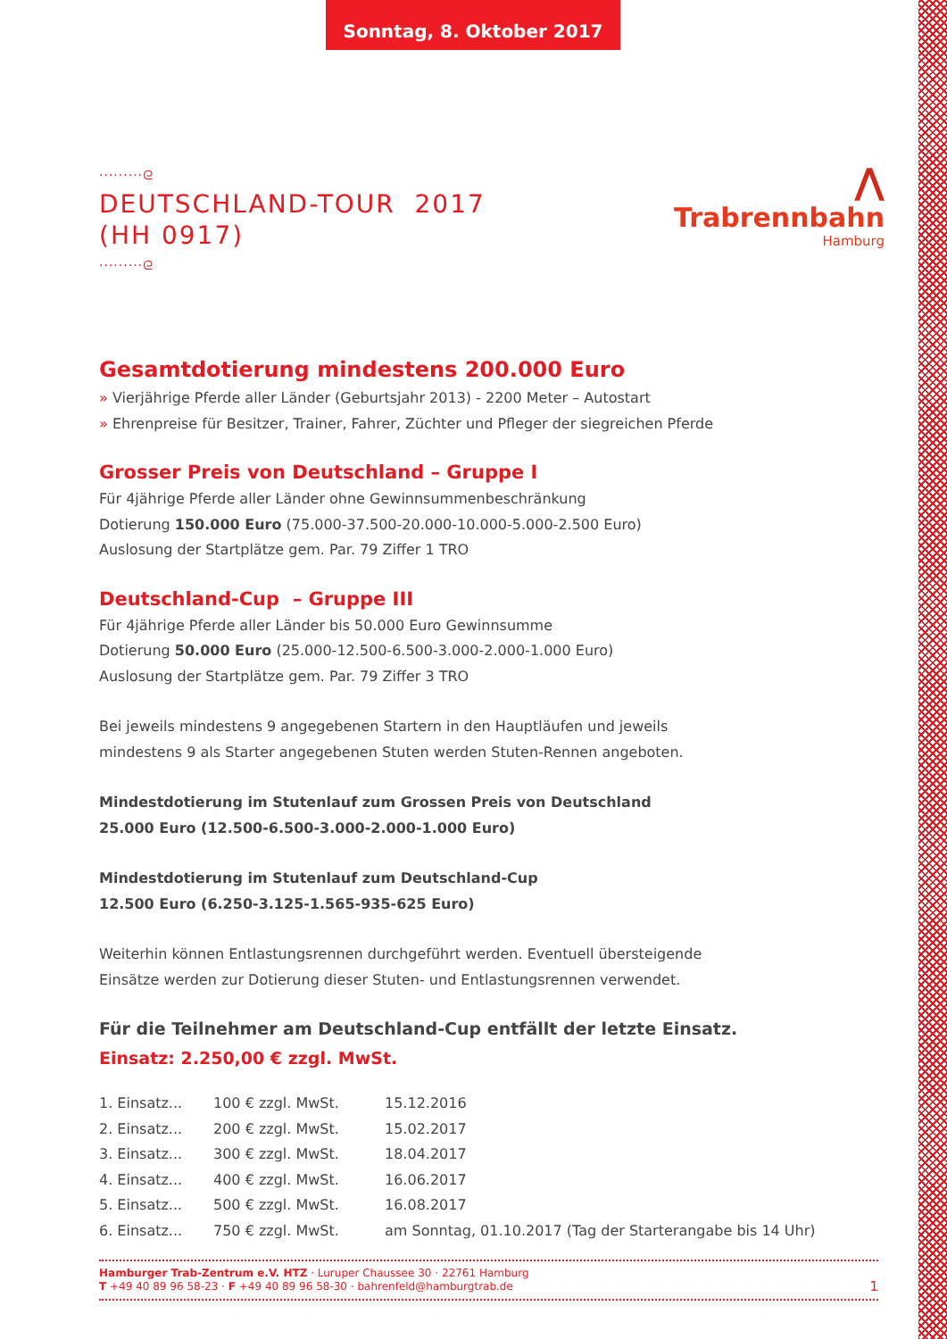Sonntag, 8. Oktober 2017
·········ᘓ
DEUTSCHLAND-TOUR 2017
(HH 0917)
·········ᘓ
⋀
Trabrennbahn
Hamburg
Gesamtdotierung mindestens 200.000 Euro
» Vierjährige Pferde aller Länder (Geburtsjahr 2013) - 2200 Meter – Autostart
» Ehrenpreise für Besitzer, Trainer, Fahrer, Züchter und Pfleger der siegreichen Pferde
Grosser Preis von Deutschland – Gruppe I
Für 4jährige Pferde aller Länder ohne Gewinnsummenbeschränkung
Dotierung 150.000 Euro (75.000-37.500-20.000-10.000-5.000-2.500 Euro)
Auslosung der Startplätze gem. Par. 79 Ziffer 1 TRO
Deutschland-Cup – Gruppe III
Für 4jährige Pferde aller Länder bis 50.000 Euro Gewinnsumme
Dotierung 50.000 Euro (25.000-12.500-6.500-3.000-2.000-1.000 Euro)
Auslosung der Startplätze gem. Par. 79 Ziffer 3 TRO
Bei jeweils mindestens 9 angegebenen Startern in den Hauptläufen und jeweils
mindestens 9 als Starter angegebenen Stuten werden Stuten-Rennen angeboten.
Mindestdotierung im Stutenlauf zum Grossen Preis von Deutschland
25.000 Euro (12.500-6.500-3.000-2.000-1.000 Euro)
Mindestdotierung im Stutenlauf zum Deutschland-Cup
12.500 Euro (6.250-3.125-1.565-935-625 Euro)
Weiterhin können Entlastungsrennen durchgeführt werden. Eventuell übersteigende
Einsätze werden zur Dotierung dieser Stuten- und Entlastungsrennen verwendet.
Für die Teilnehmer am Deutschland-Cup entfällt der letzte Einsatz.
Einsatz: 2.250,00 € zzgl. MwSt.
| 1. Einsatz... | 100 € zzgl. MwSt. | 15.12.2016 |
| 2. Einsatz... | 200 € zzgl. MwSt. | 15.02.2017 |
| 3. Einsatz... | 300 € zzgl. MwSt. | 18.04.2017 |
| 4. Einsatz... | 400 € zzgl. MwSt. | 16.06.2017 |
| 5. Einsatz... | 500 € zzgl. MwSt. | 16.08.2017 |
| 6. Einsatz... | 750 € zzgl. MwSt. | am Sonntag, 01.10.2017 (Tag der Starterangabe bis 14 Uhr) |
Hamburger Trab-Zentrum e.V. HTZ · Luruper Chaussee 30 · 22761 Hamburg
T +49 40 89 96 58-23 · F +49 40 89 96 58-30 · bahrenfeld@hamburgtrab.de
1